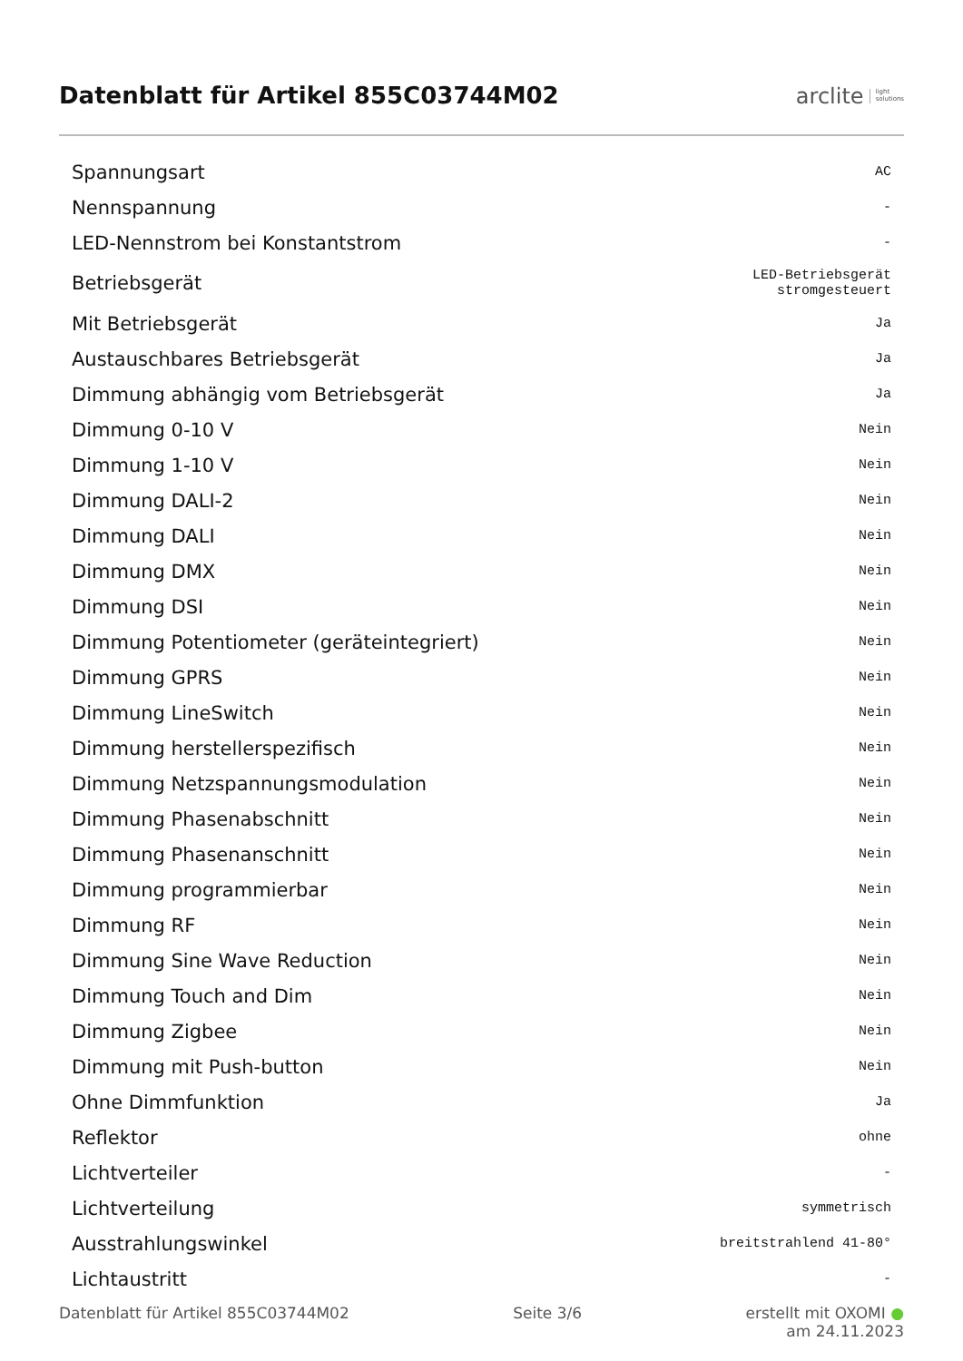Datenblatt für Artikel 855C03744M02
arclite light
solutions
| Spannungsart | AC |
| Nennspannung | - |
| LED-Nennstrom bei Konstantstrom | - |
| Betriebsgerät | LED-Betriebsgerät stromgesteuert |
| Mit Betriebsgerät | Ja |
| Austauschbares Betriebsgerät | Ja |
| Dimmung abhängig vom Betriebsgerät | Ja |
| Dimmung 0-10 V | Nein |
| Dimmung 1-10 V | Nein |
| Dimmung DALI-2 | Nein |
| Dimmung DALI | Nein |
| Dimmung DMX | Nein |
| Dimmung DSI | Nein |
| Dimmung Potentiometer (geräteintegriert) | Nein |
| Dimmung GPRS | Nein |
| Dimmung LineSwitch | Nein |
| Dimmung herstellerspezifisch | Nein |
| Dimmung Netzspannungsmodulation | Nein |
| Dimmung Phasenabschnitt | Nein |
| Dimmung Phasenanschnitt | Nein |
| Dimmung programmierbar | Nein |
| Dimmung RF | Nein |
| Dimmung Sine Wave Reduction | Nein |
| Dimmung Touch and Dim | Nein |
| Dimmung Zigbee | Nein |
| Dimmung mit Push-button | Nein |
| Ohne Dimmfunktion | Ja |
| Reflektor | ohne |
| Lichtverteiler | - |
| Lichtverteilung | symmetrisch |
| Ausstrahlungswinkel | breitstrahlend 41-80° |
| Lichtaustritt | - |
Datenblatt für Artikel 855C03744M02 Seite 3/6 erstellt mit OXOMI ●
am 24.11.2023